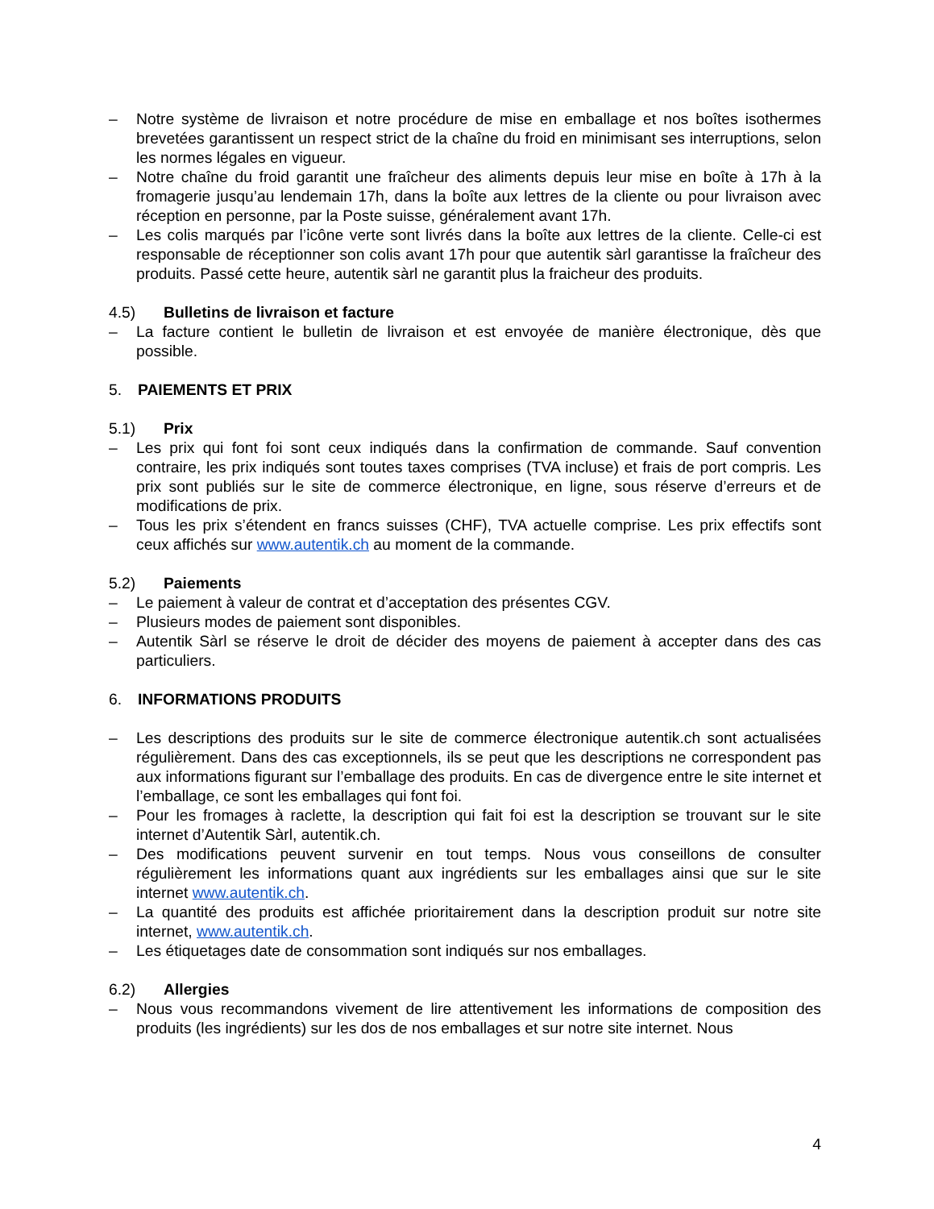– Notre système de livraison et notre procédure de mise en emballage et nos boîtes isothermes brevetées garantissent un respect strict de la chaîne du froid en minimisant ses interruptions, selon les normes légales en vigueur.
– Notre chaîne du froid garantit une fraîcheur des aliments depuis leur mise en boîte à 17h à la fromagerie jusqu’au lendemain 17h, dans la boîte aux lettres de la cliente ou pour livraison avec réception en personne, par la Poste suisse, généralement avant 17h.
– Les colis marqués par l’icône verte sont livrés dans la boîte aux lettres de la cliente. Celle-ci est responsable de réceptionner son colis avant 17h pour que autentik sàrl garantisse la fraîcheur des produits. Passé cette heure, autentik sàrl ne garantit plus la fraicheur des produits.
4.5) Bulletins de livraison et facture
– La facture contient le bulletin de livraison et est envoyée de manière électronique, dès que possible.
5. PAIEMENTS ET PRIX
5.1) Prix
– Les prix qui font foi sont ceux indiqués dans la confirmation de commande. Sauf convention contraire, les prix indiqués sont toutes taxes comprises (TVA incluse) et frais de port compris. Les prix sont publiés sur le site de commerce électronique, en ligne, sous réserve d’erreurs et de modifications de prix.
– Tous les prix s’étendent en francs suisses (CHF), TVA actuelle comprise. Les prix effectifs sont ceux affichés sur www.autentik.ch au moment de la commande.
5.2) Paiements
– Le paiement à valeur de contrat et d’acceptation des présentes CGV.
– Plusieurs modes de paiement sont disponibles.
– Autentik Sàrl se réserve le droit de décider des moyens de paiement à accepter dans des cas particuliers.
6. INFORMATIONS PRODUITS
– Les descriptions des produits sur le site de commerce électronique autentik.ch sont actualisées régulièrement. Dans des cas exceptionnels, ils se peut que les descriptions ne correspondent pas aux informations figurant sur l’emballage des produits. En cas de divergence entre le site internet et l’emballage, ce sont les emballages qui font foi.
– Pour les fromages à raclette, la description qui fait foi est la description se trouvant sur le site internet d’Autentik Sàrl, autentik.ch.
– Des modifications peuvent survenir en tout temps. Nous vous conseillons de consulter régulièrement les informations quant aux ingrédients sur les emballages ainsi que sur le site internet www.autentik.ch.
– La quantité des produits est affichée prioritairement dans la description produit sur notre site internet, www.autentik.ch.
– Les étiquetages date de consommation sont indiqués sur nos emballages.
6.2) Allergies
– Nous vous recommandons vivement de lire attentivement les informations de composition des produits (les ingrédients) sur les dos de nos emballages et sur notre site internet. Nous
4